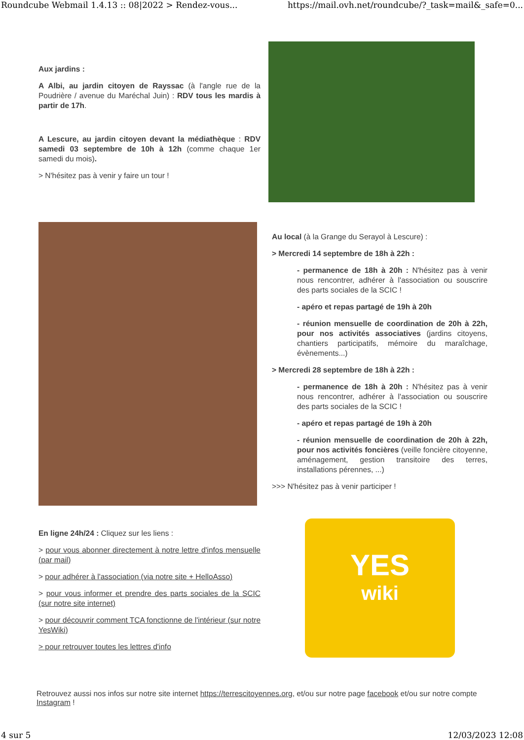Roundcube Webmail 1.4.13 :: 08|2022 > Rendez-vous... https://mail.ovh.net/roundcube/?_task=mail&_safe=0...
Aux jardins :
A Albi, au jardin citoyen de Rayssac (à l'angle rue de la Poudrière / avenue du Maréchal Juin) : RDV tous les mardis à partir de 17h.
A Lescure, au jardin citoyen devant la médiathèque : RDV samedi 03 septembre de 10h à 12h (comme chaque 1er samedi du mois).
> N'hésitez pas à venir y faire un tour !
Au local (à la Grange du Serayol à Lescure) :
> Mercredi 14 septembre de 18h à 22h :
- permanence de 18h à 20h : N'hésitez pas à venir nous rencontrer, adhérer à l'association ou souscrire des parts sociales de la SCIC !
- apéro et repas partagé de 19h à 20h
- réunion mensuelle de coordination de 20h à 22h, pour nos activités associatives (jardins citoyens, chantiers participatifs, mémoire du maraîchage, évènements...)
> Mercredi 28 septembre de 18h à 22h :
- permanence de 18h à 20h : N'hésitez pas à venir nous rencontrer, adhérer à l'association ou souscrire des parts sociales de la SCIC !
- apéro et repas partagé de 19h à 20h
- réunion mensuelle de coordination de 20h à 22h, pour nos activités foncières (veille foncière citoyenne, aménagement, gestion transitoire des terres, installations pérennes, ...)
>>> N'hésitez pas à venir participer !
En ligne 24h/24 : Cliquez sur les liens :
> pour vous abonner directement à notre lettre d'infos mensuelle (par mail)
> pour adhérer à l'association (via notre site + HelloAsso)
> pour vous informer et prendre des parts sociales de la SCIC (sur notre site internet)
> pour découvrir comment TCA fonctionne de l'intérieur (sur notre YesWiki)
> pour retrouver toutes les lettres d'info
YES
wiki
Retrouvez aussi nos infos sur notre site internet https://terrescitoyennes.org, et/ou sur notre page facebook et/ou sur notre compte Instagram !
4 sur 5 12/03/2023 12:08